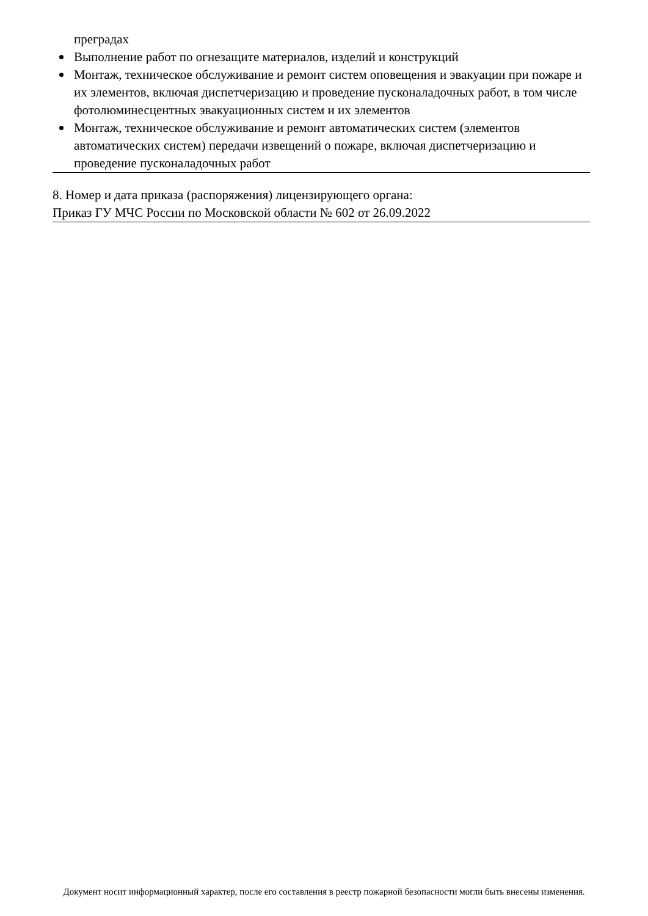преградах
Выполнение работ по огнезащите материалов, изделий и конструкций
Монтаж, техническое обслуживание и ремонт систем оповещения и эвакуации при пожаре и их элементов, включая диспетчеризацию и проведение пусконаладочных работ, в том числе фотолюминесцентных эвакуационных систем и их элементов
Монтаж, техническое обслуживание и ремонт автоматических систем (элементов автоматических систем) передачи извещений о пожаре, включая диспетчеризацию и проведение пусконаладочных работ
8. Номер и дата приказа (распоряжения) лицензирующего органа:
Приказ ГУ МЧС России по Московской области № 602 от 26.09.2022
Документ носит информационный характер, после его составления в реестр пожарной безопасности могли быть внесены изменения.